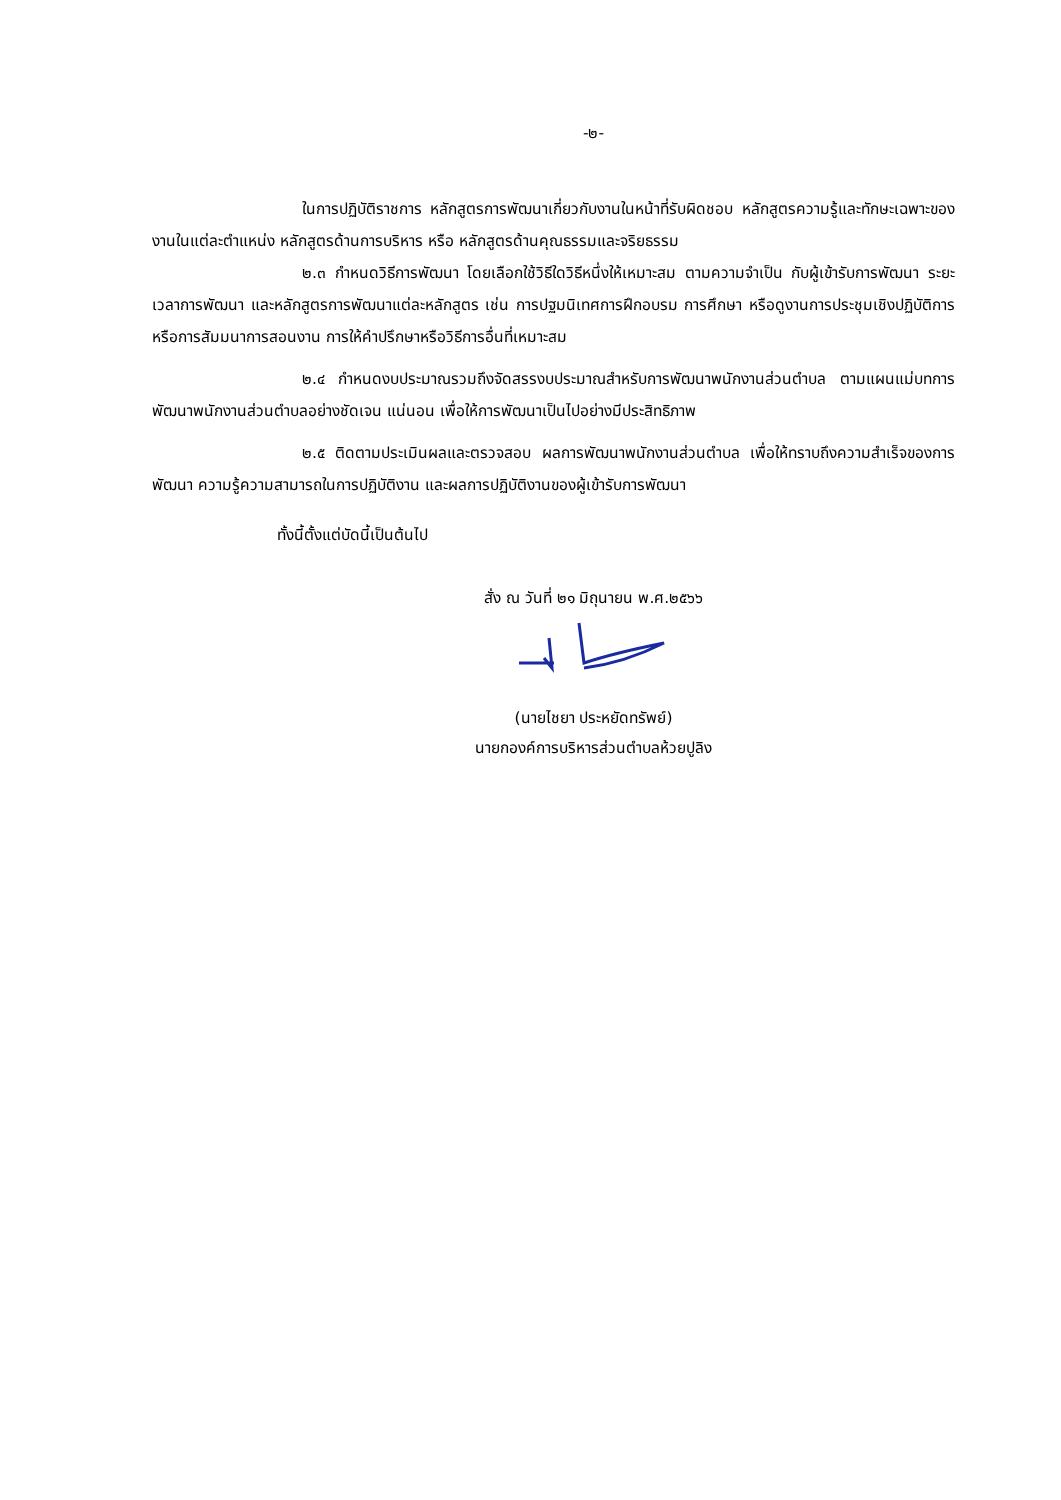-๒-
ในการปฏิบัติราชการ หลักสูตรการพัฒนาเกี่ยวกับงานในหน้าที่รับผิดชอบ หลักสูตรความรู้และทักษะเฉพาะของงานในแต่ละตำแหน่ง หลักสูตรด้านการบริหาร หรือ หลักสูตรด้านคุณธรรมและจริยธรรม
๒.๓ กำหนดวิธีการพัฒนา โดยเลือกใช้วิธีใดวิธีหนึ่งให้เหมาะสม ตามความจำเป็น กับผู้เข้ารับการพัฒนา ระยะเวลาการพัฒนา และหลักสูตรการพัฒนาแต่ละหลักสูตร เช่น การปฐมนิเทศการฝึกอบรม การศึกษา หรือดูงานการประชุมเชิงปฏิบัติการ หรือการสัมมนาการสอนงาน การให้คำปรึกษาหรือวิธีการอื่นที่เหมาะสม
๒.๔ กำหนดงบประมาณรวมถึงจัดสรรงบประมาณสำหรับการพัฒนาพนักงานส่วนตำบล ตามแผนแม่บทการพัฒนาพนักงานส่วนตำบลอย่างชัดเจน แน่นอน เพื่อให้การพัฒนาเป็นไปอย่างมีประสิทธิภาพ
๒.๕ ติดตามประเมินผลและตรวจสอบ ผลการพัฒนาพนักงานส่วนตำบล เพื่อให้ทราบถึงความสำเร็จของการพัฒนา ความรู้ความสามารถในการปฏิบัติงาน และผลการปฏิบัติงานของผู้เข้ารับการพัฒนา
ทั้งนี้ตั้งแต่บัดนี้เป็นต้นไป
สั่ง ณ วันที่ ๒๑ มิถุนายน พ.ศ.๒๕๖๖
(นายไชยา ประหยัดทรัพย์)
นายกองค์การบริหารส่วนตำบลห้วยปูลิง